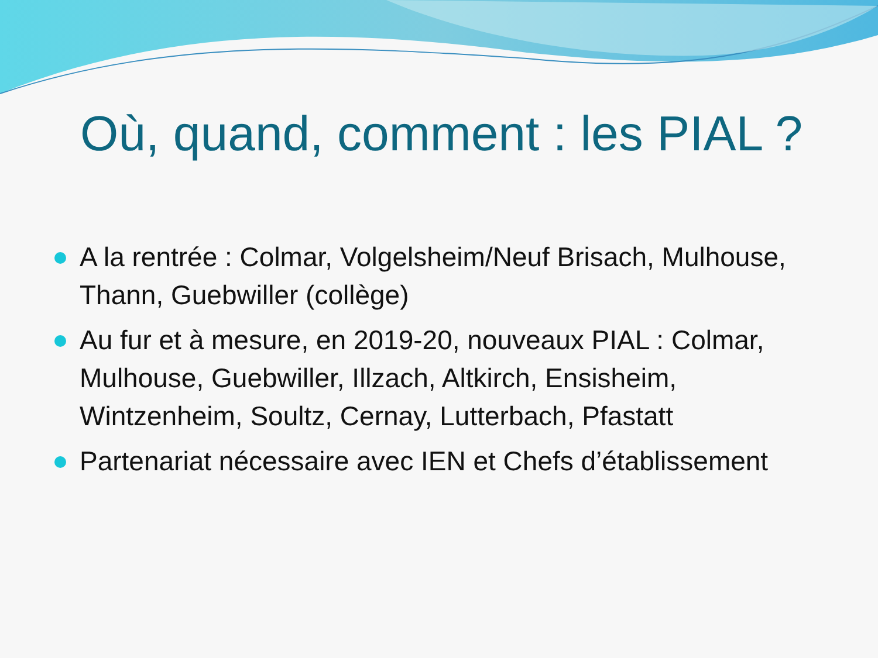Où, quand, comment : les PIAL ?
A la rentrée : Colmar, Volgelsheim/Neuf Brisach, Mulhouse, Thann, Guebwiller (collège)
Au fur et à mesure, en 2019-20, nouveaux PIAL : Colmar, Mulhouse, Guebwiller, Illzach, Altkirch, Ensisheim, Wintzenheim, Soultz, Cernay, Lutterbach, Pfastatt
Partenariat nécessaire avec IEN et Chefs d’établissement